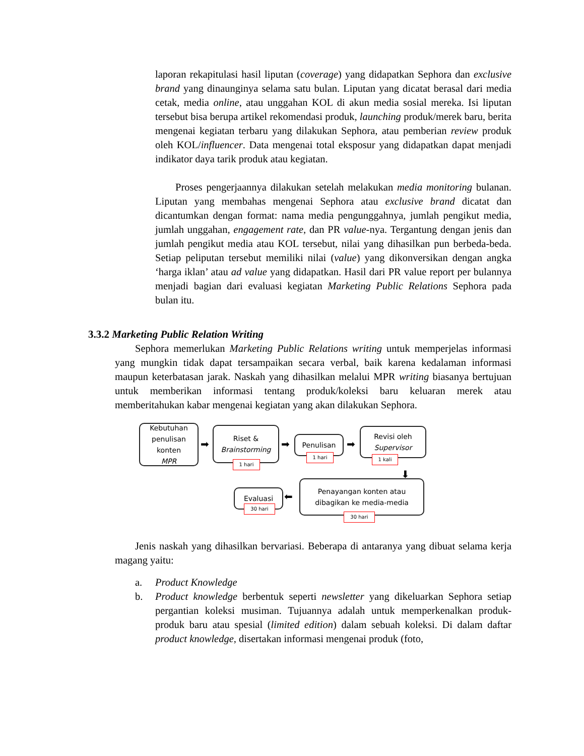laporan rekapitulasi hasil liputan (coverage) yang didapatkan Sephora dan exclusive brand yang dinaunginya selama satu bulan. Liputan yang dicatat berasal dari media cetak, media online, atau unggahan KOL di akun media sosial mereka. Isi liputan tersebut bisa berupa artikel rekomendasi produk, launching produk/merek baru, berita mengenai kegiatan terbaru yang dilakukan Sephora, atau pemberian review produk oleh KOL/influencer. Data mengenai total eksposur yang didapatkan dapat menjadi indikator daya tarik produk atau kegiatan.
Proses pengerjaannya dilakukan setelah melakukan media monitoring bulanan. Liputan yang membahas mengenai Sephora atau exclusive brand dicatat dan dicantumkan dengan format: nama media pengunggahnya, jumlah pengikut media, jumlah unggahan, engagement rate, dan PR value-nya. Tergantung dengan jenis dan jumlah pengikut media atau KOL tersebut, nilai yang dihasilkan pun berbeda-beda. Setiap peliputan tersebut memiliki nilai (value) yang dikonversikan dengan angka ‘harga iklan’ atau ad value yang didapatkan. Hasil dari PR value report per bulannya menjadi bagian dari evaluasi kegiatan Marketing Public Relations Sephora pada bulan itu.
3.3.2 Marketing Public Relation Writing
Sephora memerlukan Marketing Public Relations writing untuk memperjelas informasi yang mungkin tidak dapat tersampaikan secara verbal, baik karena kedalaman informasi maupun keterbatasan jarak. Naskah yang dihasilkan melalui MPR writing biasanya bertujuan untuk memberikan informasi tentang produk/koleksi baru keluaran merek atau memberitahukan kabar mengenai kegiatan yang akan dilakukan Sephora.
Kebutuhan
penulisan
konten
MPR
➡
Riset &
Brainstorming
1 hari
➡ Penulisan
1 hari
➡
Revisi oleh
Supervisor
1 kali
⬇
Penayangan konten atau
dibagikan ke media-media
30 hari
⬅
Evaluasi
30 hari
Jenis naskah yang dihasilkan bervariasi. Beberapa di antaranya yang dibuat selama kerja magang yaitu:
a. Product Knowledge
b. Product knowledge berbentuk seperti newsletter yang dikeluarkan Sephora setiap pergantian koleksi musiman. Tujuannya adalah untuk memperkenalkan produk-produk baru atau spesial (limited edition) dalam sebuah koleksi. Di dalam daftar product knowledge, disertakan informasi mengenai produk (foto,